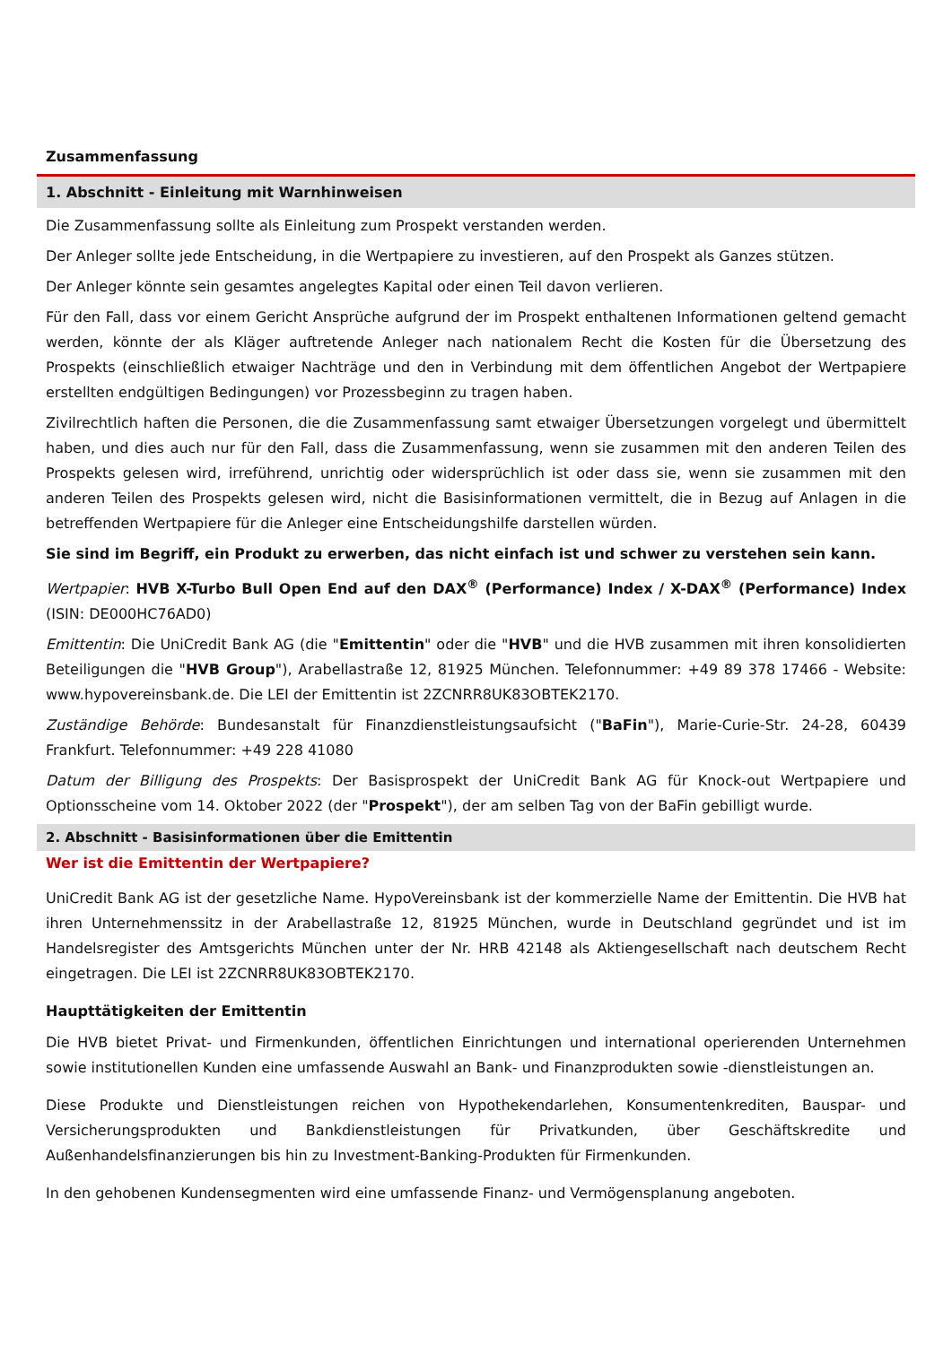Zusammenfassung
1. Abschnitt - Einleitung mit Warnhinweisen
Die Zusammenfassung sollte als Einleitung zum Prospekt verstanden werden.
Der Anleger sollte jede Entscheidung, in die Wertpapiere zu investieren, auf den Prospekt als Ganzes stützen.
Der Anleger könnte sein gesamtes angelegtes Kapital oder einen Teil davon verlieren.
Für den Fall, dass vor einem Gericht Ansprüche aufgrund der im Prospekt enthaltenen Informationen geltend gemacht werden, könnte der als Kläger auftretende Anleger nach nationalem Recht die Kosten für die Übersetzung des Prospekts (einschließlich etwaiger Nachträge und den in Verbindung mit dem öffentlichen Angebot der Wertpapiere erstellten endgültigen Bedingungen) vor Prozessbeginn zu tragen haben.
Zivilrechtlich haften die Personen, die die Zusammenfassung samt etwaiger Übersetzungen vorgelegt und übermittelt haben, und dies auch nur für den Fall, dass die Zusammenfassung, wenn sie zusammen mit den anderen Teilen des Prospekts gelesen wird, irreführend, unrichtig oder widersprüchlich ist oder dass sie, wenn sie zusammen mit den anderen Teilen des Prospekts gelesen wird, nicht die Basisinformationen vermittelt, die in Bezug auf Anlagen in die betreffenden Wertpapiere für die Anleger eine Entscheidungshilfe darstellen würden.
Sie sind im Begriff, ein Produkt zu erwerben, das nicht einfach ist und schwer zu verstehen sein kann.
Wertpapier: HVB X-Turbo Bull Open End auf den DAX<sup>®</sup> (Performance) Index / X-DAX<sup>®</sup> (Performance) Index (ISIN: DE000HC76AD0)
Emittentin: Die UniCredit Bank AG (die "Emittentin" oder die "HVB" und die HVB zusammen mit ihren konsolidierten Beteiligungen die "HVB Group"), Arabellastraße 12, 81925 München. Telefonnummer: +49 89 378 17466 - Website: www.hypovereinsbank.de. Die LEI der Emittentin ist 2ZCNRR8UK83OBTEK2170.
Zuständige Behörde: Bundesanstalt für Finanzdienstleistungsaufsicht ("BaFin"), Marie-Curie-Str. 24-28, 60439 Frankfurt. Telefonnummer: +49 228 41080
Datum der Billigung des Prospekts: Der Basisprospekt der UniCredit Bank AG für Knock-out Wertpapiere und Optionsscheine vom 14. Oktober 2022 (der "Prospekt"), der am selben Tag von der BaFin gebilligt wurde.
2. Abschnitt - Basisinformationen über die Emittentin
Wer ist die Emittentin der Wertpapiere?
UniCredit Bank AG ist der gesetzliche Name. HypoVereinsbank ist der kommerzielle Name der Emittentin. Die HVB hat ihren Unternehmenssitz in der Arabellastraße 12, 81925 München, wurde in Deutschland gegründet und ist im Handelsregister des Amtsgerichts München unter der Nr. HRB 42148 als Aktiengesellschaft nach deutschem Recht eingetragen. Die LEI ist 2ZCNRR8UK83OBTEK2170.
Haupttätigkeiten der Emittentin
Die HVB bietet Privat- und Firmenkunden, öffentlichen Einrichtungen und international operierenden Unternehmen sowie institutionellen Kunden eine umfassende Auswahl an Bank- und Finanzprodukten sowie -dienstleistungen an.
Diese Produkte und Dienstleistungen reichen von Hypothekendarlehen, Konsumentenkrediten, Bauspar- und Versicherungsprodukten und Bankdienstleistungen für Privatkunden, über Geschäftskredite und Außenhandelsfinanzierungen bis hin zu Investment-Banking-Produkten für Firmenkunden.
In den gehobenen Kundensegmenten wird eine umfassende Finanz- und Vermögensplanung angeboten.